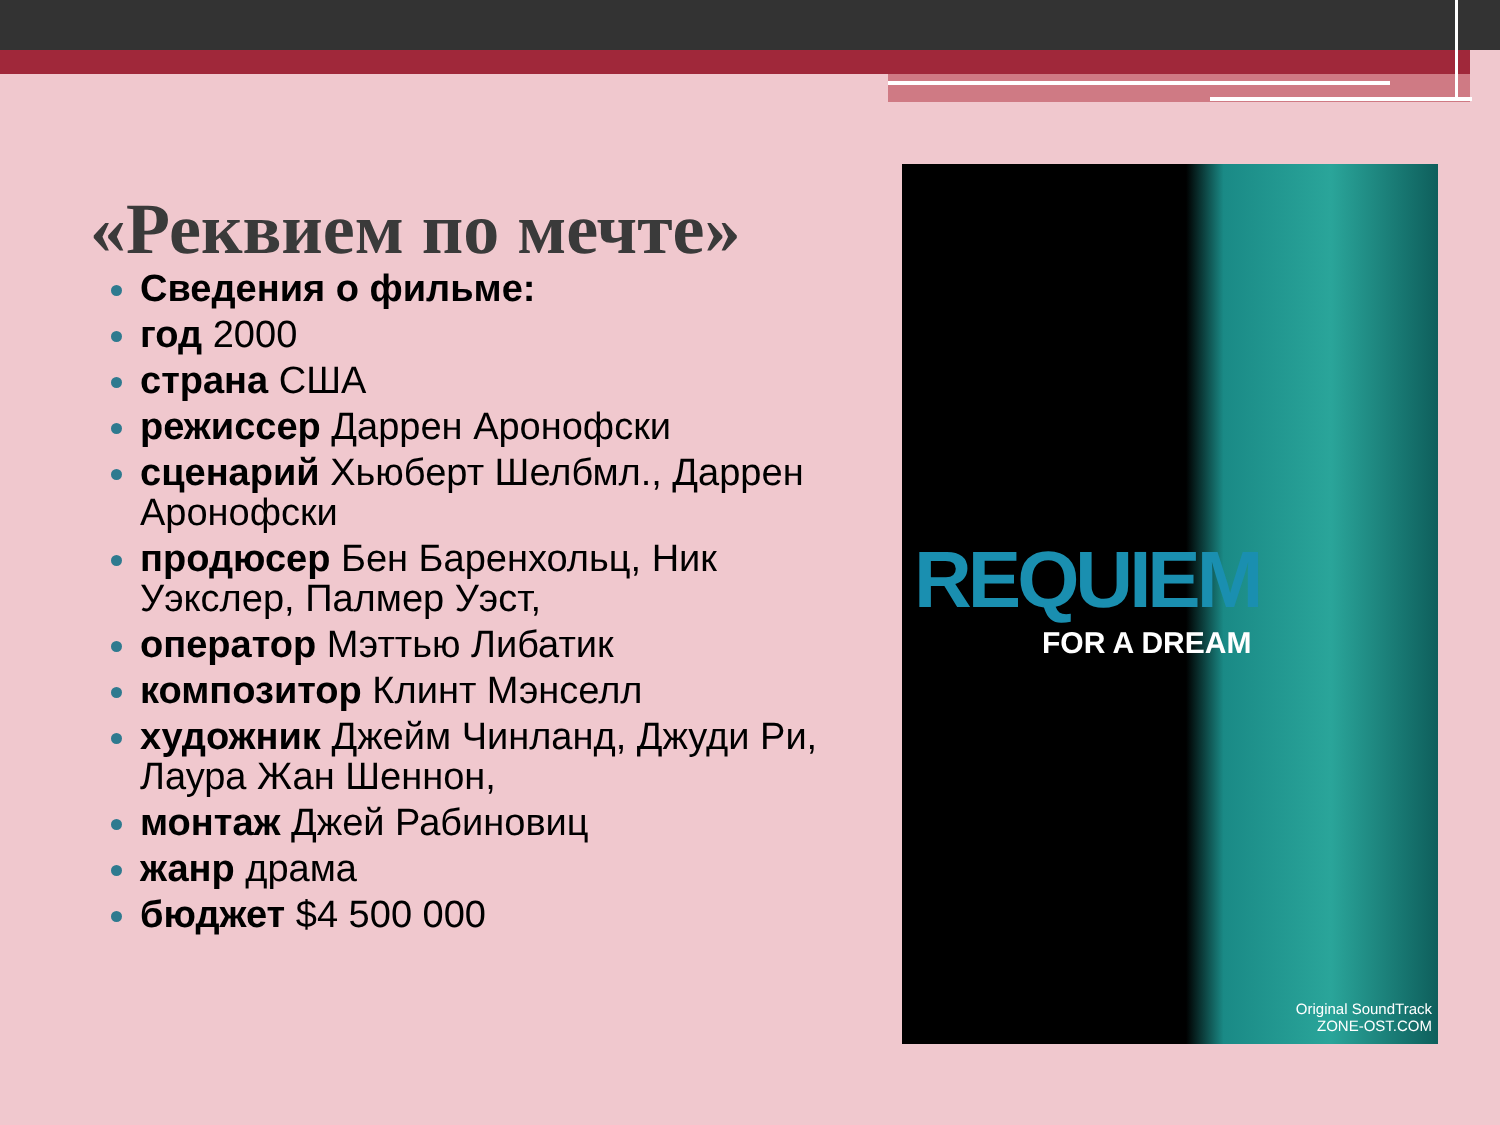«Реквием по мечте»
Сведения о фильме:
год 2000
страна США
режиссер Даррен Аронофски
сценарий Хьюберт Шелбмл., Даррен Аронофски
продюсер Бен Баренхольц, Ник Уэкслер, Палмер Уэст,
оператор Мэттью Либатик
композитор Клинт Мэнселл
художник Джейм Чинланд, Джуди Ри, Лаура Жан Шеннон,
монтаж Джей Рабиновиц
жанр драма
бюджет $4 500 000
REQUIEM
FOR A DREAM
Original SoundTrack
ZONE-OST.COM